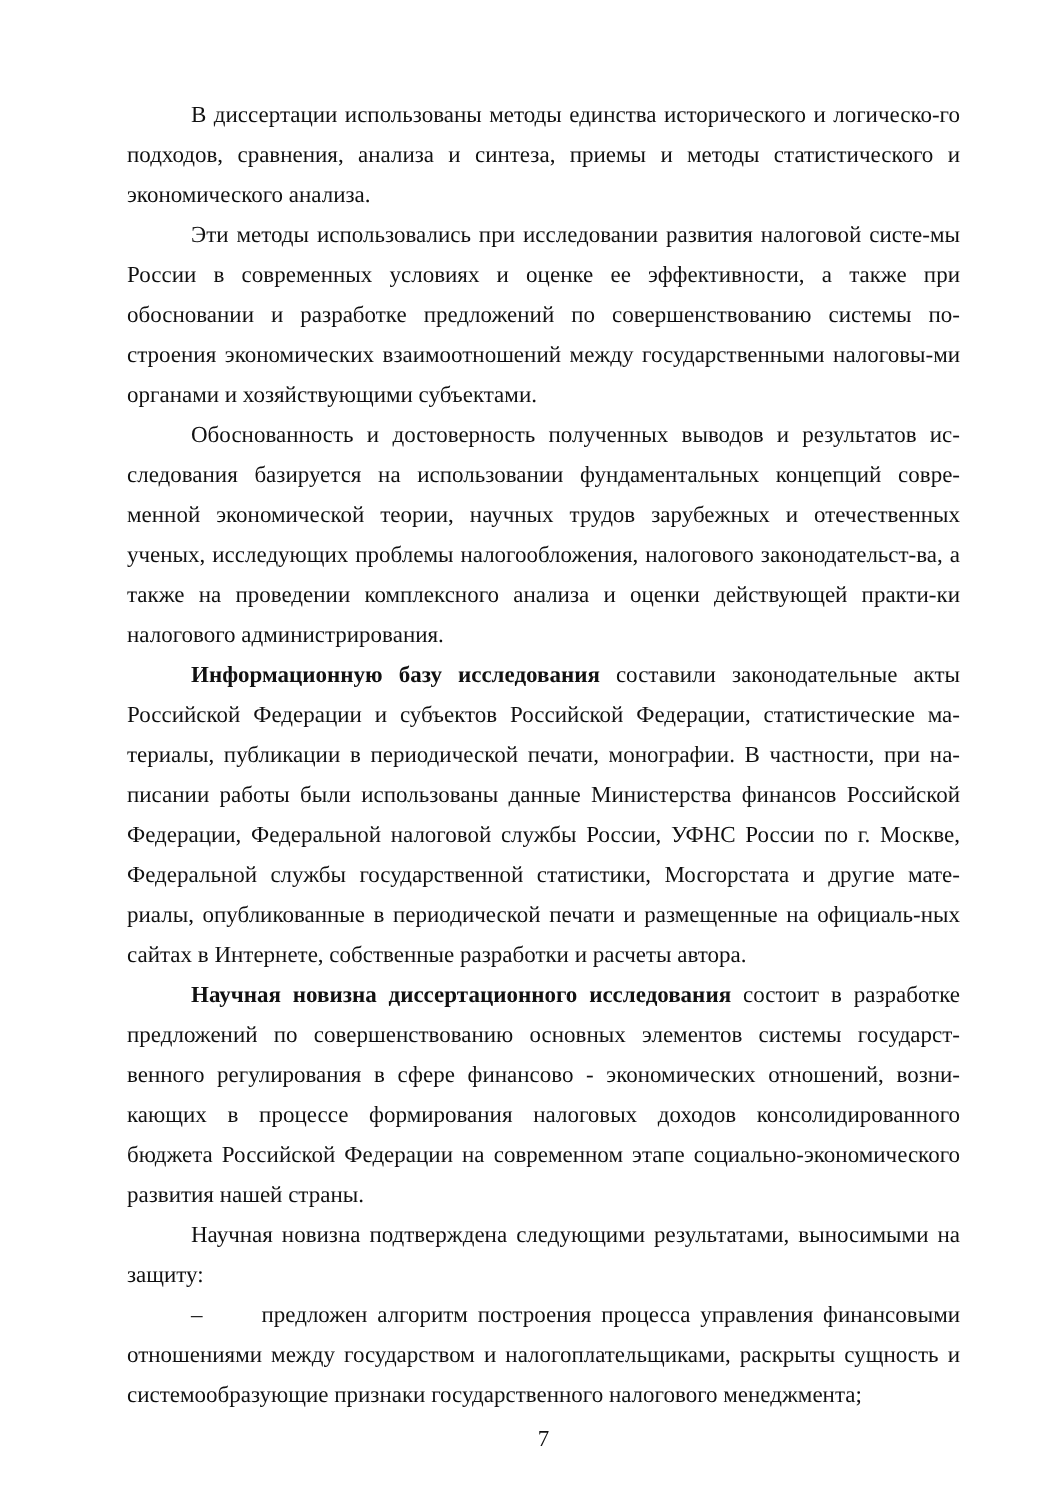В диссертации использованы методы единства исторического и логическо-го подходов, сравнения, анализа и синтеза, приемы и методы статистического и экономического анализа.
Эти методы использовались при исследовании развития налоговой систе-мы России в современных условиях и оценке ее эффективности, а также при обосновании и разработке предложений по совершенствованию системы по-строения экономических взаимоотношений между государственными налоговы-ми органами и хозяйствующими субъектами.
Обоснованность и достоверность полученных выводов и результатов ис-следования базируется на использовании фундаментальных концепций совре-менной экономической теории, научных трудов зарубежных и отечественных ученых, исследующих проблемы налогообложения, налогового законодательст-ва, а также на проведении комплексного анализа и оценки действующей практи-ки налогового администрирования.
Информационную базу исследования составили законодательные акты Российской Федерации и субъектов Российской Федерации, статистические ма-териалы, публикации в периодической печати, монографии. В частности, при на-писании работы были использованы данные Министерства финансов Российской Федерации, Федеральной налоговой службы России, УФНС России по г. Москве, Федеральной службы государственной статистики, Мосгорстата и другие мате-риалы, опубликованные в периодической печати и размещенные на официаль-ных сайтах в Интернете, собственные разработки и расчеты автора.
Научная новизна диссертационного исследования состоит в разработке предложений по совершенствованию основных элементов системы государст-венного регулирования в сфере финансово - экономических отношений, возни-кающих в процессе формирования налоговых доходов консолидированного бюджета Российской Федерации на современном этапе социально-экономического развития нашей страны.
Научная новизна подтверждена следующими результатами, выносимыми на защиту:
– предложен алгоритм построения процесса управления финансовыми отношениями между государством и налогоплательщиками, раскрыты сущность и системообразующие признаки государственного налогового менеджмента;
7